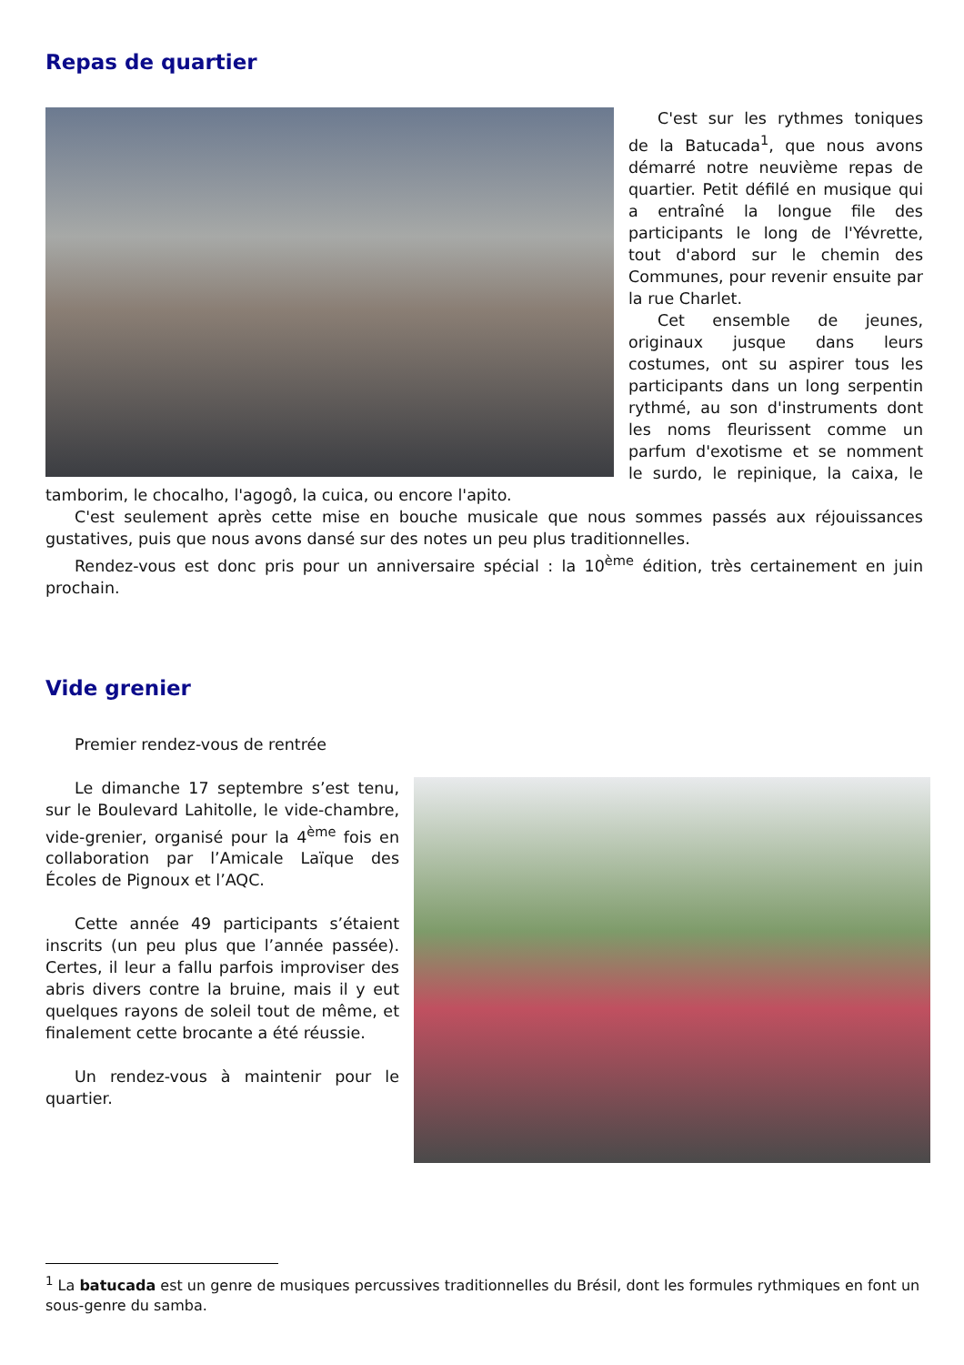Repas de quartier
C'est sur les rythmes toniques de la Batucada<sup>1</sup>, que nous avons démarré notre neuvième repas de quartier. Petit défilé en musique qui a entraîné la longue file des participants le long de l'Yévrette, tout d'abord sur le chemin des Communes, pour revenir ensuite par la rue Charlet.
Cet ensemble de jeunes, originaux jusque dans leurs costumes, ont su aspirer tous les participants dans un long serpentin rythmé, au son d'instruments dont les noms fleurissent comme un parfum d'exotisme et se nomment le surdo, le repinique, la caixa, le tamborim, le chocalho, l'agogô, la cuica, ou encore l'apito.
C'est seulement après cette mise en bouche musicale que nous sommes passés aux réjouissances gustatives, puis que nous avons dansé sur des notes un peu plus traditionnelles.
Rendez-vous est donc pris pour un anniversaire spécial : la 10<sup>ème</sup> édition, très certainement en juin prochain.
Vide grenier
Premier rendez-vous de rentrée
Le dimanche 17 septembre s’est tenu, sur le Boulevard Lahitolle, le vide-chambre, vide-grenier, organisé pour la 4<sup>ème</sup> fois en collaboration par l’Amicale Laïque des Écoles de Pignoux et l’AQC.
Cette année 49 participants s’étaient inscrits (un peu plus que l’année passée). Certes, il leur a fallu parfois improviser des abris divers contre la bruine, mais il y eut quelques rayons de soleil tout de même, et finalement cette brocante a été réussie.
Un rendez-vous à maintenir pour le quartier.
<sup>1</sup> La batucada est un genre de musiques percussives traditionnelles du Brésil, dont les formules rythmiques en font un sous-genre du samba.